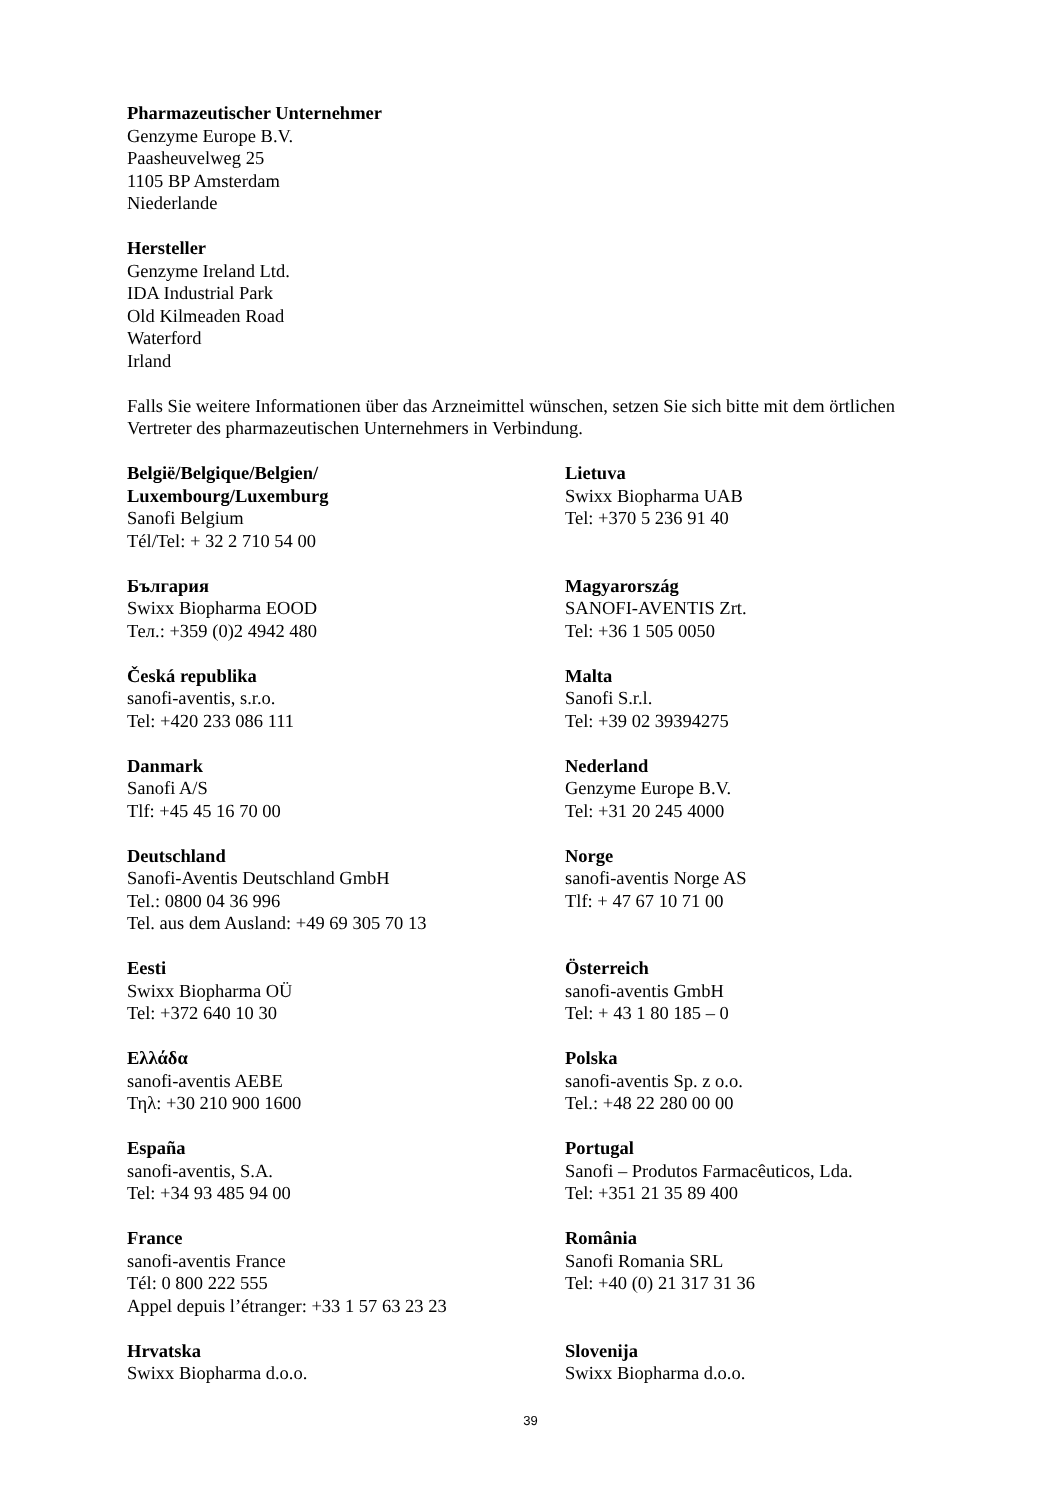Pharmazeutischer Unternehmer
Genzyme Europe B.V.
Paasheuvelweg 25
1105 BP Amsterdam
Niederlande
Hersteller
Genzyme Ireland Ltd.
IDA Industrial Park
Old Kilmeaden Road
Waterford
Irland
Falls Sie weitere Informationen über das Arzneimittel wünschen, setzen Sie sich bitte mit dem örtlichen Vertreter des pharmazeutischen Unternehmers in Verbindung.
| België/Belgique/Belgien/ Luxembourg/Luxemburg Sanofi Belgium Tél/Tel: + 32 2 710 54 00 | Lietuva Swixx Biopharma UAB Tel: +370 5 236 91 40 |
| България Swixx Biopharma EOOD Тел.: +359 (0)2 4942 480 | Magyarország SANOFI-AVENTIS Zrt. Tel: +36 1 505 0050 |
| Česká republika sanofi-aventis, s.r.o. Tel: +420 233 086 111 | Malta Sanofi S.r.l. Tel: +39 02 39394275 |
| Danmark Sanofi A/S Tlf: +45 45 16 70 00 | Nederland Genzyme Europe B.V. Tel: +31 20 245 4000 |
| Deutschland Sanofi-Aventis Deutschland GmbH Tel.: 0800 04 36 996 Tel. aus dem Ausland: +49 69 305 70 13 | Norge sanofi-aventis Norge AS Tlf: + 47 67 10 71 00 |
| Eesti Swixx Biopharma OÜ Tel: +372 640 10 30 | Österreich sanofi-aventis GmbH Tel: + 43 1 80 185 – 0 |
| Ελλάδα sanofi-aventis AEBE Τηλ: +30 210 900 1600 | Polska sanofi-aventis Sp. z o.o. Tel.: +48 22 280 00 00 |
| España sanofi-aventis, S.A. Tel: +34 93 485 94 00 | Portugal Sanofi – Produtos Farmacêuticos, Lda. Tel: +351 21 35 89 400 |
| France sanofi-aventis France Tél: 0 800 222 555 Appel depuis l’étranger: +33 1 57 63 23 23 | România Sanofi Romania SRL Tel: +40 (0) 21 317 31 36 |
| Hrvatska Swixx Biopharma d.o.o. | Slovenija Swixx Biopharma d.o.o. |
39